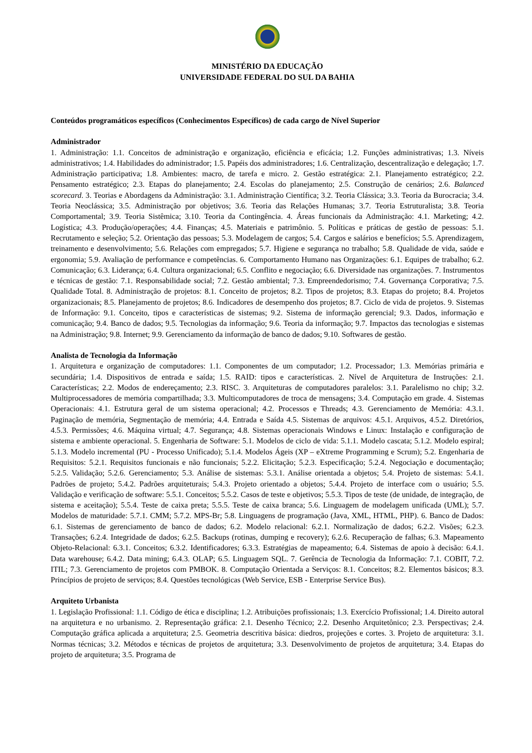MINISTÉRIO DA EDUCAÇÃO
UNIVERSIDADE FEDERAL DO SUL DA BAHIA
Conteúdos programáticos específicos (Conhecimentos Específicos) de cada cargo de Nível Superior
Administrador
1. Administração: 1.1. Conceitos de administração e organização, eficiência e eficácia; 1.2. Funções administrativas; 1.3. Níveis administrativos; 1.4. Habilidades do administrador; 1.5. Papéis dos administradores; 1.6. Centralização, descentralização e delegação; 1.7. Administração participativa; 1.8. Ambientes: macro, de tarefa e micro. 2. Gestão estratégica: 2.1. Planejamento estratégico; 2.2. Pensamento estratégico; 2.3. Etapas do planejamento; 2.4. Escolas do planejamento; 2.5. Construção de cenários; 2.6. Balanced scorecard. 3. Teorias e Abordagens da Administração: 3.1. Administração Científica; 3.2. Teoria Clássica; 3.3. Teoria da Burocracia; 3.4. Teoria Neoclássica; 3.5. Administração por objetivos; 3.6. Teoria das Relações Humanas; 3.7. Teoria Estruturalista; 3.8. Teoria Comportamental; 3.9. Teoria Sistêmica; 3.10. Teoria da Contingência. 4. Áreas funcionais da Administração: 4.1. Marketing; 4.2. Logística; 4.3. Produção/operações; 4.4. Finanças; 4.5. Materiais e patrimônio. 5. Políticas e práticas de gestão de pessoas: 5.1. Recrutamento e seleção; 5.2. Orientação das pessoas; 5.3. Modelagem de cargos; 5.4. Cargos e salários e benefícios; 5.5. Aprendizagem, treinamento e desenvolvimento; 5.6. Relações com empregados; 5.7. Higiene e segurança no trabalho; 5.8. Qualidade de vida, saúde e ergonomia; 5.9. Avaliação de performance e competências. 6. Comportamento Humano nas Organizações: 6.1. Equipes de trabalho; 6.2. Comunicação; 6.3. Liderança; 6.4. Cultura organizacional; 6.5. Conflito e negociação; 6.6. Diversidade nas organizações. 7. Instrumentos e técnicas de gestão: 7.1. Responsabilidade social; 7.2. Gestão ambiental; 7.3. Empreendedorismo; 7.4. Governança Corporativa; 7.5. Qualidade Total. 8. Administração de projetos: 8.1. Conceito de projetos; 8.2. Tipos de projetos; 8.3. Etapas do projeto; 8.4. Projetos organizacionais; 8.5. Planejamento de projetos; 8.6. Indicadores de desempenho dos projetos; 8.7. Ciclo de vida de projetos. 9. Sistemas de Informação: 9.1. Conceito, tipos e características de sistemas; 9.2. Sistema de informação gerencial; 9.3. Dados, informação e comunicação; 9.4. Banco de dados; 9.5. Tecnologias da informação; 9.6. Teoria da informação; 9.7. Impactos das tecnologias e sistemas na Administração; 9.8. Internet; 9.9. Gerenciamento da informação de banco de dados; 9.10. Softwares de gestão.
Analista de Tecnologia da Informação
1. Arquitetura e organização de computadores: 1.1. Componentes de um computador; 1.2. Processador; 1.3. Memórias primária e secundária; 1.4. Dispositivos de entrada e saída; 1.5. RAID: tipos e características. 2. Nível de Arquitetura de Instruções: 2.1. Características; 2.2. Modos de endereçamento; 2.3. RISC. 3. Arquiteturas de computadores paralelos: 3.1. Paralelismo no chip; 3.2. Multiprocessadores de memória compartilhada; 3.3. Multicomputadores de troca de mensagens; 3.4. Computação em grade. 4. Sistemas Operacionais: 4.1. Estrutura geral de um sistema operacional; 4.2. Processos e Threads; 4.3. Gerenciamento de Memória: 4.3.1. Paginação de memória, Segmentação de memória; 4.4. Entrada e Saída 4.5. Sistemas de arquivos: 4.5.1. Arquivos, 4.5.2. Diretórios, 4.5.3. Permissões; 4.6. Máquina virtual; 4.7. Segurança; 4.8. Sistemas operacionais Windows e Linux: Instalação e configuração de sistema e ambiente operacional. 5. Engenharia de Software: 5.1. Modelos de ciclo de vida: 5.1.1. Modelo cascata; 5.1.2. Modelo espiral; 5.1.3. Modelo incremental (PU - Processo Unificado); 5.1.4. Modelos Ágeis (XP – eXtreme Programming e Scrum); 5.2. Engenharia de Requisitos: 5.2.1. Requisitos funcionais e não funcionais; 5.2.2. Elicitação; 5.2.3. Especificação; 5.2.4. Negociação e documentação; 5.2.5. Validação; 5.2.6. Gerenciamento; 5.3. Análise de sistemas: 5.3.1. Análise orientada a objetos; 5.4. Projeto de sistemas: 5.4.1. Padrões de projeto; 5.4.2. Padrões arquiteturais; 5.4.3. Projeto orientado a objetos; 5.4.4. Projeto de interface com o usuário; 5.5. Validação e verificação de software: 5.5.1. Conceitos; 5.5.2. Casos de teste e objetivos; 5.5.3. Tipos de teste (de unidade, de integração, de sistema e aceitação); 5.5.4. Teste de caixa preta; 5.5.5. Teste de caixa branca; 5.6. Linguagem de modelagem unificada (UML); 5.7. Modelos de maturidade: 5.7.1. CMM; 5.7.2. MPS-Br; 5.8. Linguagens de programação (Java, XML, HTML, PHP). 6. Banco de Dados: 6.1. Sistemas de gerenciamento de banco de dados; 6.2. Modelo relacional: 6.2.1. Normalização de dados; 6.2.2. Visões; 6.2.3. Transações; 6.2.4. Integridade de dados; 6.2.5. Backups (rotinas, dumping e recovery); 6.2.6. Recuperação de falhas; 6.3. Mapeamento Objeto-Relacional: 6.3.1. Conceitos; 6.3.2. Identificadores; 6.3.3. Estratégias de mapeamento; 6.4. Sistemas de apoio à decisão: 6.4.1. Data warehouse; 6.4.2. Data mining; 6.4.3. OLAP; 6.5. Linguagem SQL. 7. Gerência de Tecnologia da Informação: 7.1. COBIT, 7.2. ITIL; 7.3. Gerenciamento de projetos com PMBOK. 8. Computação Orientada a Serviços: 8.1. Conceitos; 8.2. Elementos básicos; 8.3. Princípios de projeto de serviços; 8.4. Questões tecnológicas (Web Service, ESB - Enterprise Service Bus).
Arquiteto Urbanista
1. Legislação Profissional: 1.1. Código de ética e disciplina; 1.2. Atribuições profissionais; 1.3. Exercício Profissional; 1.4. Direito autoral na arquitetura e no urbanismo. 2. Representação gráfica: 2.1. Desenho Técnico; 2.2. Desenho Arquitetônico; 2.3. Perspectivas; 2.4. Computação gráfica aplicada a arquitetura; 2.5. Geometria descritiva básica: diedros, projeções e cortes. 3. Projeto de arquitetura: 3.1. Normas técnicas; 3.2. Métodos e técnicas de projetos de arquitetura; 3.3. Desenvolvimento de projetos de arquitetura; 3.4. Etapas do projeto de arquitetura; 3.5. Programa de